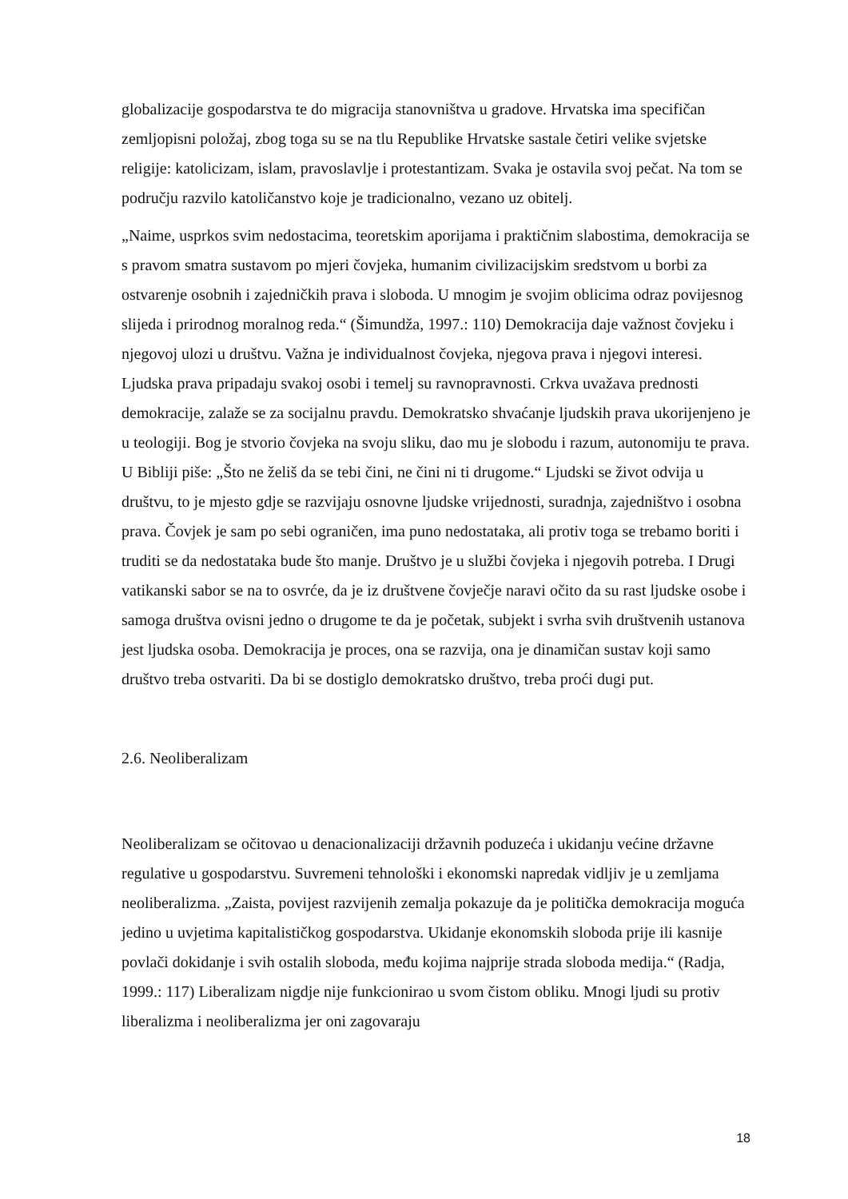globalizacije gospodarstva te do migracija stanovništva u gradove. Hrvatska ima specifičan zemljopisni položaj, zbog toga su se na tlu Republike Hrvatske sastale četiri velike svjetske religije: katolicizam, islam, pravoslavlje i protestantizam. Svaka je ostavila svoj pečat. Na tom se području razvilo katoličanstvo koje je tradicionalno, vezano uz obitelj.
„Naime, usprkos svim nedostacima, teoretskim aporijama i praktičnim slabostima, demokracija se s pravom smatra sustavom po mjeri čovjeka, humanim civilizacijskim sredstvom u borbi za ostvarenje osobnih i zajedničkih prava i sloboda. U mnogim je svojim oblicima odraz povijesnog slijeda i prirodnog moralnog reda.“ (Šimundža, 1997.: 110) Demokracija daje važnost čovjeku i njegovoj ulozi u društvu. Važna je individualnost čovjeka, njegova prava i njegovi interesi. Ljudska prava pripadaju svakoj osobi i temelj su ravnopravnosti. Crkva uvažava prednosti demokracije, zalaže se za socijalnu pravdu. Demokratsko shvaćanje ljudskih prava ukorijenjeno je u teologiji. Bog je stvorio čovjeka na svoju sliku, dao mu je slobodu i razum, autonomiju te prava. U Bibliji piše: „Što ne želiš da se tebi čini, ne čini ni ti drugome.“ Ljudski se život odvija u društvu, to je mjesto gdje se razvijaju osnovne ljudske vrijednosti, suradnja, zajedništvo i osobna prava. Čovjek je sam po sebi ograničen, ima puno nedostataka, ali protiv toga se trebamo boriti i truditi se da nedostataka bude što manje. Društvo je u službi čovjeka i njegovih potreba. I Drugi vatikanski sabor se na to osvrće, da je iz društvene čovječje naravi očito da su rast ljudske osobe i samoga društva ovisni jedno o drugome te da je početak, subjekt i svrha svih društvenih ustanova jest ljudska osoba. Demokracija je proces, ona se razvija, ona je dinamičan sustav koji samo društvo treba ostvariti. Da bi se dostiglo demokratsko društvo, treba proći dugi put.
2.6. Neoliberalizam
Neoliberalizam se očitovao u denacionalizaciji državnih poduzeća i ukidanju većine državne regulative u gospodarstvu. Suvremeni tehnološki i ekonomski napredak vidljiv je u zemljama neoliberalizma. „Zaista, povijest razvijenih zemalja pokazuje da je politička demokracija moguća jedino u uvjetima kapitalističkog gospodarstva. Ukidanje ekonomskih sloboda prije ili kasnije povlači dokidanje i svih ostalih sloboda, među kojima najprije strada sloboda medija.“ (Radja, 1999.: 117) Liberalizam nigdje nije funkcionirao u svom čistom obliku. Mnogi ljudi su protiv liberalizma i neoliberalizma jer oni zagovaraju
18